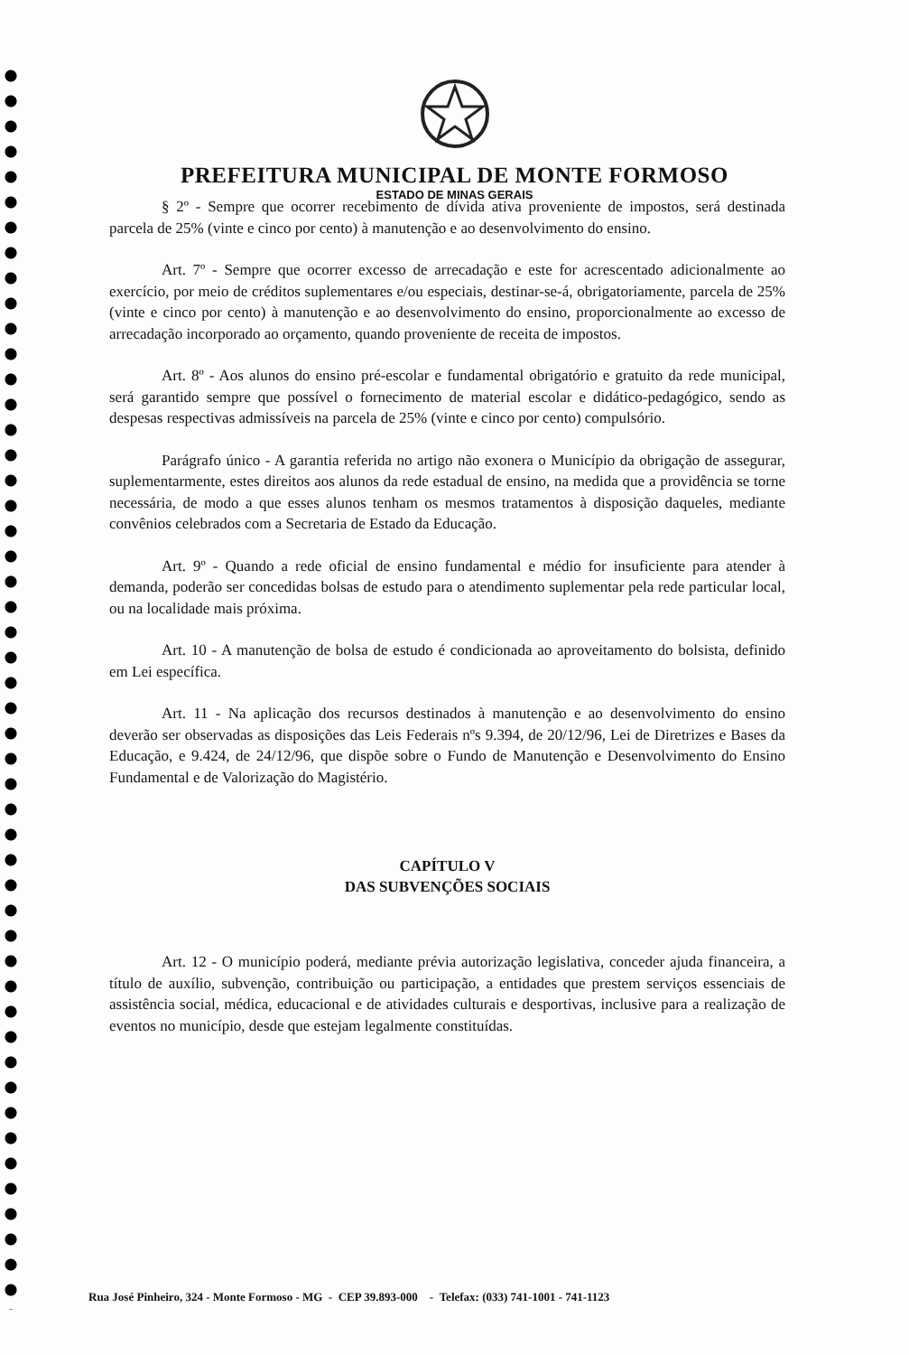PREFEITURA MUNICIPAL DE MONTE FORMOSO
ESTADO DE MINAS GERAIS
§ 2º - Sempre que ocorrer recebimento de dívida ativa proveniente de impostos, será destinada parcela de 25% (vinte e cinco por cento) à manutenção e ao desenvolvimento do ensino.
Art. 7º - Sempre que ocorrer excesso de arrecadação e este for acrescentado adicionalmente ao exercício, por meio de créditos suplementares e/ou especiais, destinar-se-á, obrigatoriamente, parcela de 25% (vinte e cinco por cento) à manutenção e ao desenvolvimento do ensino, proporcionalmente ao excesso de arrecadação incorporado ao orçamento, quando proveniente de receita de impostos.
Art. 8º - Aos alunos do ensino pré-escolar e fundamental obrigatório e gratuito da rede municipal, será garantido sempre que possível o fornecimento de material escolar e didático-pedagógico, sendo as despesas respectivas admissíveis na parcela de 25% (vinte e cinco por cento) compulsório.
Parágrafo único - A garantia referida no artigo não exonera o Município da obrigação de assegurar, suplementarmente, estes direitos aos alunos da rede estadual de ensino, na medida que a providência se torne necessária, de modo a que esses alunos tenham os mesmos tratamentos à disposição daqueles, mediante convênios celebrados com a Secretaria de Estado da Educação.
Art. 9º - Quando a rede oficial de ensino fundamental e médio for insuficiente para atender à demanda, poderão ser concedidas bolsas de estudo para o atendimento suplementar pela rede particular local, ou na localidade mais próxima.
Art. 10 - A manutenção de bolsa de estudo é condicionada ao aproveitamento do bolsista, definido em Lei específica.
Art. 11 - Na aplicação dos recursos destinados à manutenção e ao desenvolvimento do ensino deverão ser observadas as disposições das Leis Federais nºs 9.394, de 20/12/96, Lei de Diretrizes e Bases da Educação, e 9.424, de 24/12/96, que dispõe sobre o Fundo de Manutenção e Desenvolvimento do Ensino Fundamental e de Valorização do Magistério.
CAPÍTULO V
DAS SUBVENÇÕES SOCIAIS
Art. 12 - O município poderá, mediante prévia autorização legislativa, conceder ajuda financeira, a título de auxílio, subvenção, contribuição ou participação, a entidades que prestem serviços essenciais de assistência social, médica, educacional e de atividades culturais e desportivas, inclusive para a realização de eventos no município, desde que estejam legalmente constituídas.
Rua José Pinheiro, 324 - Monte Formoso - MG - CEP 39.893-000 - Telefax: (033) 741-1001 - 741-1123